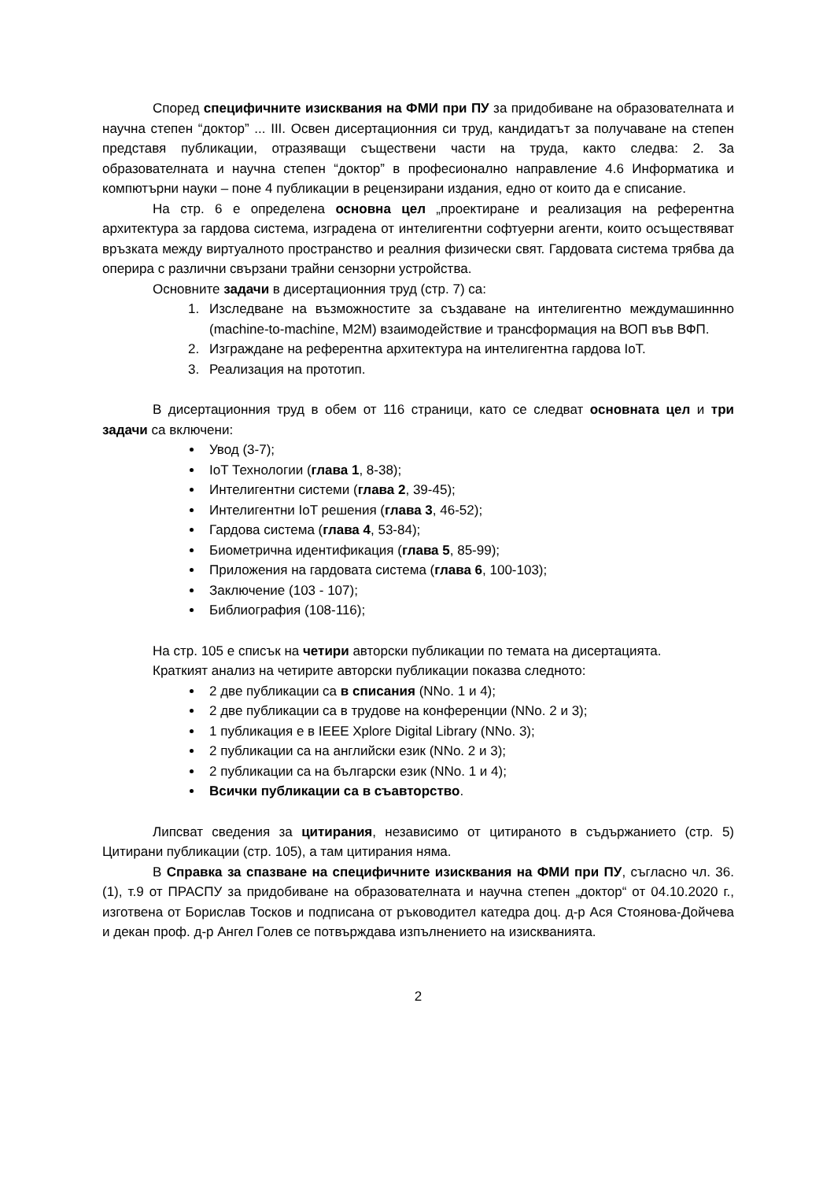Според специфичните изисквания на ФМИ при ПУ за придобиване на образователната и научна степен “доктор” ... III. Освен дисертационния си труд, кандидатът за получаване на степен представя публикации, отразяващи съществени части на труда, както следва: 2. За образователната и научна степен “доктор” в професионално направление 4.6 Информатика и компютърни науки – поне 4 публикации в рецензирани издания, едно от които да е списание.
На стр. 6 е определена основна цел „проектиране и реализация на референтна архитектура за гардова система, изградена от интелигентни софтуерни агенти, които осъществяват връзката между виртуалното пространство и реалния физически свят. Гардовата система трябва да оперира с различни свързани трайни сензорни устройства.
Основните задачи в дисертационния труд (стр. 7) са:
1. Изследване на възможностите за създаване на интелигентно междумашиннно (machine-to-machine, M2M) взаимодействие и трансформация на ВОП във ВФП.
2. Изграждане на референтна архитектура на интелигентна гардова IoT.
3. Реализация на прототип.
В дисертационния труд в обем от 116 страници, като се следват основната цел и три задачи са включени:
Увод (3-7);
IoT Технологии (глава 1, 8-38);
Интелигентни системи (глава 2, 39-45);
Интелигентни IoT решения (глава 3, 46-52);
Гардова система (глава 4, 53-84);
Биометрична идентификация (глава 5, 85-99);
Приложения на гардовата система (глава 6, 100-103);
Заключение (103 - 107);
Библиография (108-116);
На стр. 105 е списък на четири авторски публикации по темата на дисертацията.
Краткият анализ на четирите авторски публикации показва следното:
2 две публикации са в списания (NNo. 1 и 4);
2 две публикации са в трудове на конференции (NNo. 2 и 3);
1 публикация е в IEEE Xplore Digital Library (NNo. 3);
2 публикации са на английски език (NNo. 2 и 3);
2 публикации са на български език (NNo. 1 и 4);
Всички публикации са в съавторство.
Липсват сведения за цитирания, независимо от цитираното в съдържанието (стр. 5) Цитирани публикации (стр. 105), а там цитирания няма.
В Справка за спазване на специфичните изисквания на ФМИ при ПУ, съгласно чл. 36.(1), т.9 от ПРАСПУ за придобиване на образователната и научна степен „доктор“ от 04.10.2020 г., изготвена от Борислав Тосков и подписана от ръководител катедра доц. д-р Ася Стоянова-Дойчева и декан проф. д-р Ангел Голев се потвърждава изпълнението на изискванията.
2